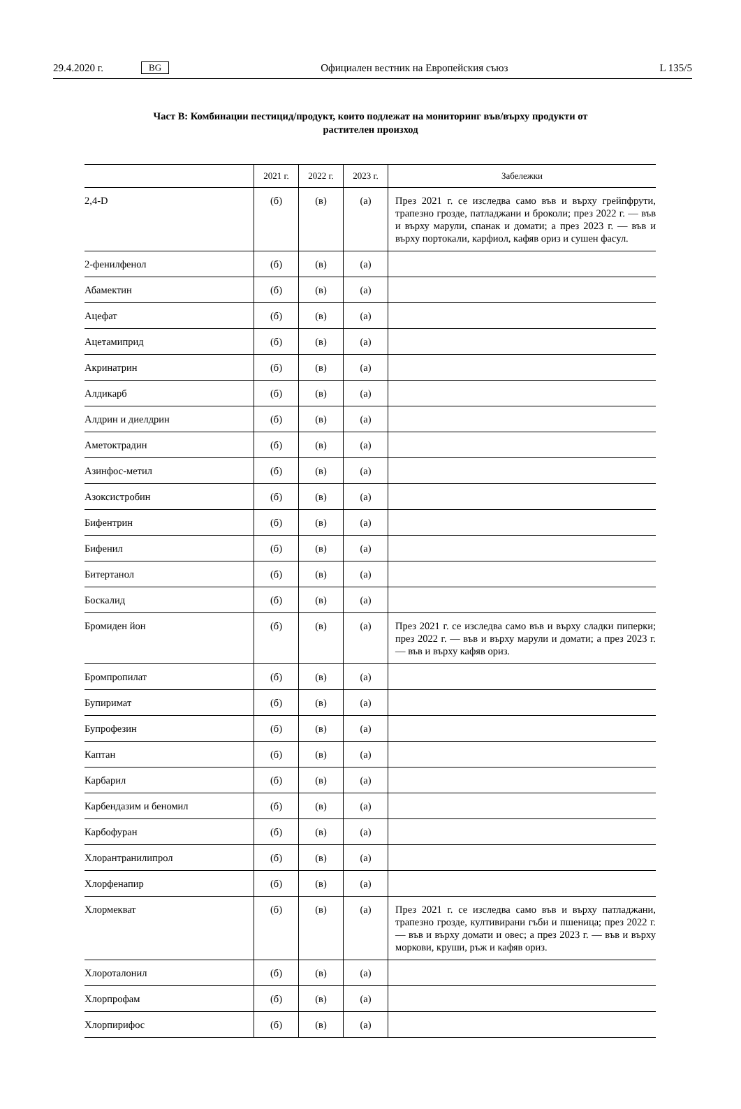29.4.2020 г. BG Официален вестник на Европейския съюз L 135/5
Част В: Комбинации пестицид/продукт, които подлежат на мониторинг във/върху продукти от
растителен произход
| | 2021 г. | 2022 г. | 2023 г. | Забележки |
| --- | --- | --- | --- | --- |
| 2,4-D | (б) | (в) | (а) | През 2021 г. се изследва само във и върху грейпфрути, трапезно грозде, патладжани и броколи; през 2022 г. — във и върху марули, спанак и домати; а през 2023 г. — във и върху портокали, карфиол, кафяв ориз и сушен фасул. |
| 2-фенилфенол | (б) | (в) | (а) | |
| Абамектин | (б) | (в) | (а) | |
| Ацефат | (б) | (в) | (а) | |
| Ацетамиприд | (б) | (в) | (а) | |
| Акринатрин | (б) | (в) | (а) | |
| Алдикарб | (б) | (в) | (а) | |
| Алдрин и диелдрин | (б) | (в) | (а) | |
| Аметоктрадин | (б) | (в) | (а) | |
| Азинфос-метил | (б) | (в) | (а) | |
| Азоксистробин | (б) | (в) | (а) | |
| Бифентрин | (б) | (в) | (а) | |
| Бифенил | (б) | (в) | (а) | |
| Битертанол | (б) | (в) | (а) | |
| Боскалид | (б) | (в) | (а) | |
| Бромиден йон | (б) | (в) | (а) | През 2021 г. се изследва само във и върху сладки пиперки; през 2022 г. — във и върху марули и домати; а през 2023 г. — във и върху кафяв ориз. |
| Бромпропилат | (б) | (в) | (а) | |
| Бупиримат | (б) | (в) | (а) | |
| Бупрофезин | (б) | (в) | (а) | |
| Каптан | (б) | (в) | (а) | |
| Карбарил | (б) | (в) | (а) | |
| Карбендазим и беномил | (б) | (в) | (а) | |
| Карбофуран | (б) | (в) | (а) | |
| Хлорантранилипрол | (б) | (в) | (а) | |
| Хлорфенапир | (б) | (в) | (а) | |
| Хлормекват | (б) | (в) | (а) | През 2021 г. се изследва само във и върху патладжани, трапезно грозде, култивирани гъби и пшеница; през 2022 г. — във и върху домати и овес; а през 2023 г. — във и върху моркови, круши, ръж и кафяв ориз. |
| Хлороталонил | (б) | (в) | (а) | |
| Хлорпрофам | (б) | (в) | (а) | |
| Хлорпирифос | (б) | (в) | (а) | |